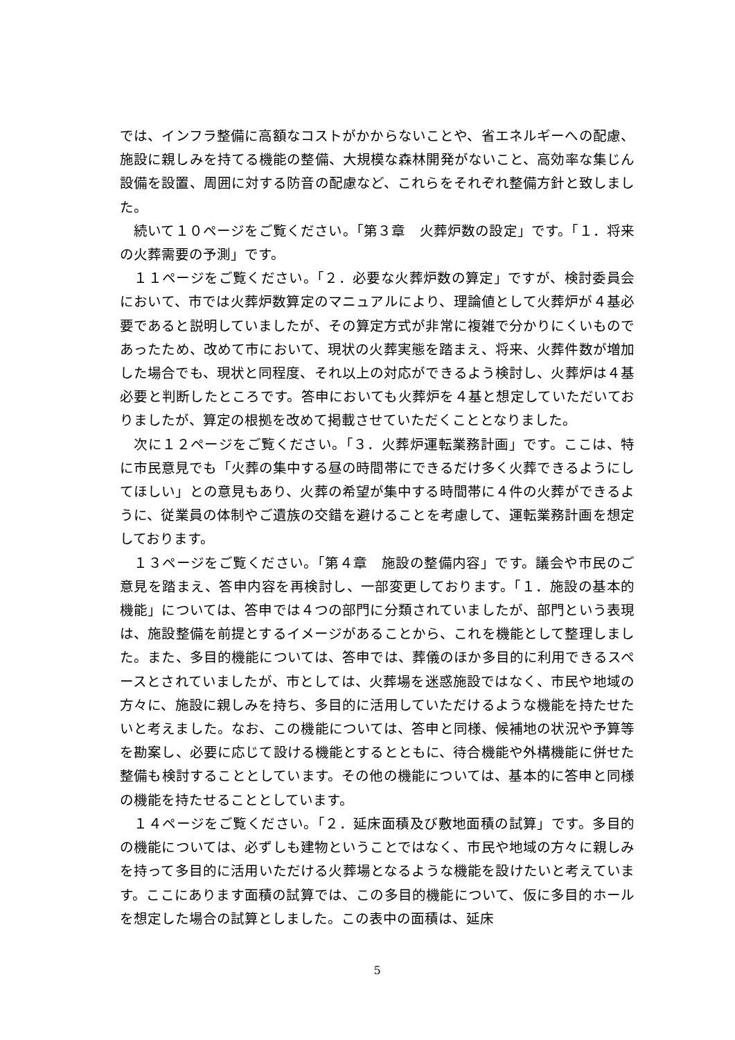では、インフラ整備に高額なコストがかからないことや、省エネルギーへの配慮、施設に親しみを持てる機能の整備、大規模な森林開発がないこと、高効率な集じん設備を設置、周囲に対する防音の配慮など、これらをそれぞれ整備方針と致しました。
　続いて１０ページをご覧ください。「第３章　火葬炉数の設定」です。「１．将来の火葬需要の予測」です。
　１１ページをご覧ください。「２．必要な火葬炉数の算定」ですが、検討委員会において、市では火葬炉数算定のマニュアルにより、理論値として火葬炉が４基必要であると説明していましたが、その算定方式が非常に複雑で分かりにくいものであったため、改めて市において、現状の火葬実態を踏まえ、将来、火葬件数が増加した場合でも、現状と同程度、それ以上の対応ができるよう検討し、火葬炉は４基必要と判断したところです。答申においても火葬炉を４基と想定していただいておりましたが、算定の根拠を改めて掲載させていただくこととなりました。
　次に１２ページをご覧ください。「３．火葬炉運転業務計画」です。ここは、特に市民意見でも「火葬の集中する昼の時間帯にできるだけ多く火葬できるようにしてほしい」との意見もあり、火葬の希望が集中する時間帯に４件の火葬ができるように、従業員の体制やご遺族の交錯を避けることを考慮して、運転業務計画を想定しております。
　１３ページをご覧ください。「第４章　施設の整備内容」です。議会や市民のご意見を踏まえ、答申内容を再検討し、一部変更しております。「１．施設の基本的機能」については、答申では４つの部門に分類されていましたが、部門という表現は、施設整備を前提とするイメージがあることから、これを機能として整理しました。また、多目的機能については、答申では、葬儀のほか多目的に利用できるスペースとされていましたが、市としては、火葬場を迷惑施設ではなく、市民や地域の方々に、施設に親しみを持ち、多目的に活用していただけるような機能を持たせたいと考えました。なお、この機能については、答申と同様、候補地の状況や予算等を勘案し、必要に応じて設ける機能とするとともに、待合機能や外構機能に併せた整備も検討することとしています。その他の機能については、基本的に答申と同様の機能を持たせることとしています。
　１４ページをご覧ください。「２．延床面積及び敷地面積の試算」です。多目的の機能については、必ずしも建物ということではなく、市民や地域の方々に親しみを持って多目的に活用いただける火葬場となるような機能を設けたいと考えています。ここにあります面積の試算では、この多目的機能について、仮に多目的ホールを想定した場合の試算としました。この表中の面積は、延床
5